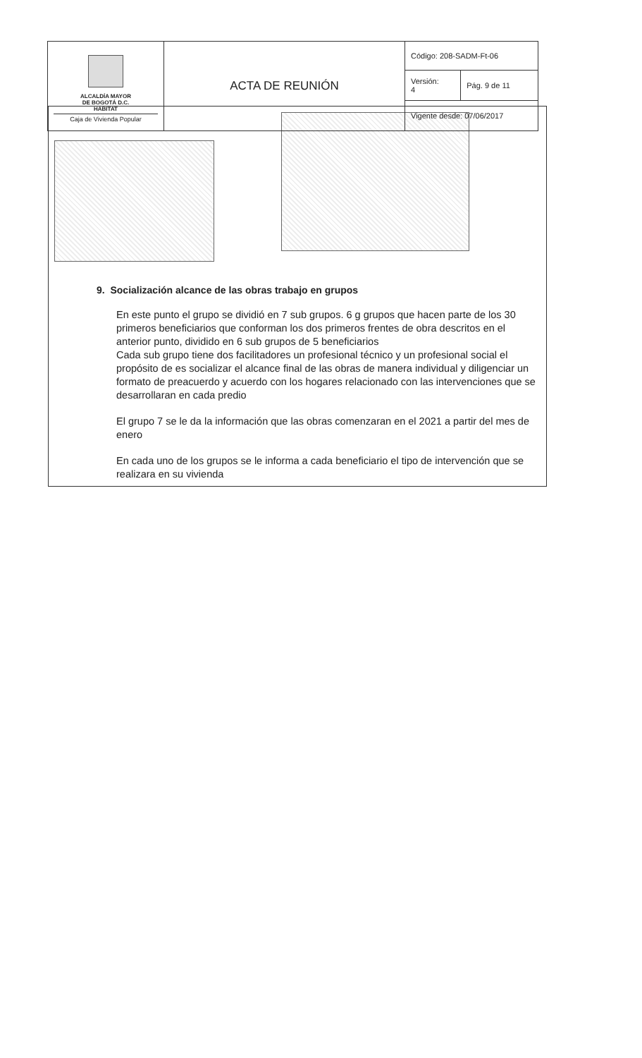| ALCALDÍA MAYOR DE BOGOTÁ D.C. HÁBITAT Caja de Vivienda Popular | ACTA DE REUNIÓN | Código: 208-SADM-Ft-06 | |
| | | Versión: 4 | Pág. 9 de 11 |
| | | Vigente desde: 07/06/2017 | |
9. Socialización alcance de las obras trabajo en grupos
En este punto el grupo se dividió en 7 sub grupos. 6 g grupos que hacen parte de los 30 primeros beneficiarios que conforman los dos primeros frentes de obra descritos en el anterior punto, dividido en 6 sub grupos de 5 beneficiarios
Cada sub grupo tiene dos facilitadores un profesional técnico y un profesional social el propósito de es socializar el alcance final de las obras de manera individual y diligenciar un formato de preacuerdo y acuerdo con los hogares relacionado con las intervenciones que se desarrollaran en cada predio
El grupo 7 se le da la información que las obras comenzaran en el 2021 a partir del mes de enero
En cada uno de los grupos se le informa a cada beneficiario el tipo de intervención que se realizara en su vivienda